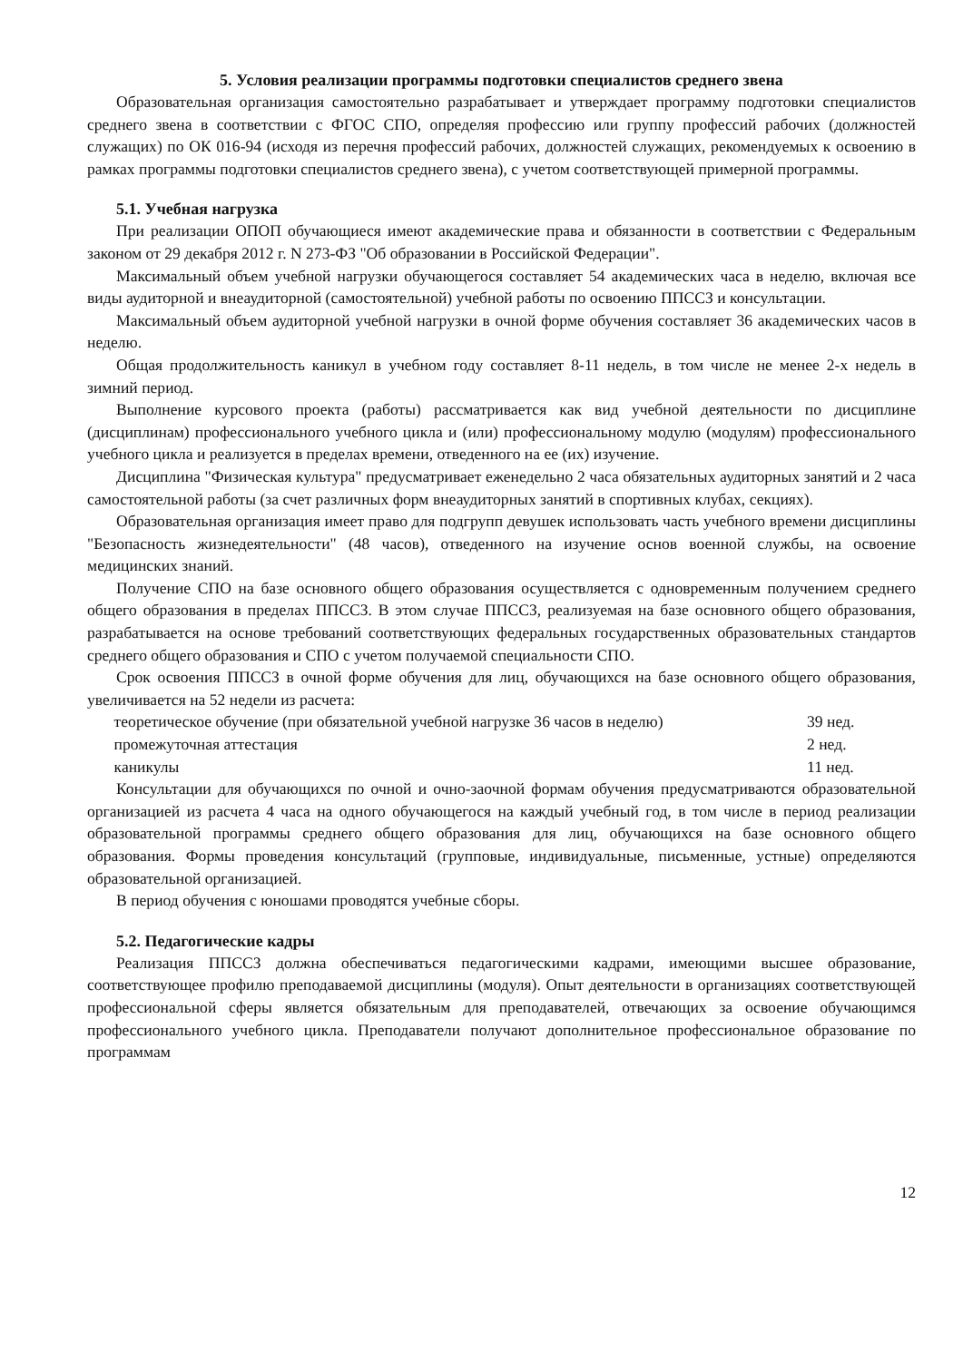5. Условия реализации программы подготовки специалистов среднего звена
Образовательная организация самостоятельно разрабатывает и утверждает программу подготовки специалистов среднего звена в соответствии с ФГОС СПО, определяя профессию или группу профессий рабочих (должностей служащих) по ОК 016-94 (исходя из перечня профессий рабочих, должностей служащих, рекомендуемых к освоению в рамках программы подготовки специалистов среднего звена), с учетом соответствующей примерной программы.
5.1. Учебная нагрузка
При реализации ОПОП обучающиеся имеют академические права и обязанности в соответствии с Федеральным законом от 29 декабря 2012 г. N 273-ФЗ "Об образовании в Российской Федерации".
Максимальный объем учебной нагрузки обучающегося составляет 54 академических часа в неделю, включая все виды аудиторной и внеаудиторной (самостоятельной) учебной работы по освоению ППССЗ и консультации.
Максимальный объем аудиторной учебной нагрузки в очной форме обучения составляет 36 академических часов в неделю.
Общая продолжительность каникул в учебном году составляет 8-11 недель, в том числе не менее 2-х недель в зимний период.
Выполнение курсового проекта (работы) рассматривается как вид учебной деятельности по дисциплине (дисциплинам) профессионального учебного цикла и (или) профессиональному модулю (модулям) профессионального учебного цикла и реализуется в пределах времени, отведенного на ее (их) изучение.
Дисциплина "Физическая культура" предусматривает еженедельно 2 часа обязательных аудиторных занятий и 2 часа самостоятельной работы (за счет различных форм внеаудиторных занятий в спортивных клубах, секциях).
Образовательная организация имеет право для подгрупп девушек использовать часть учебного времени дисциплины "Безопасность жизнедеятельности" (48 часов), отведенного на изучение основ военной службы, на освоение медицинских знаний.
Получение СПО на базе основного общего образования осуществляется с одновременным получением среднего общего образования в пределах ППССЗ. В этом случае ППССЗ, реализуемая на базе основного общего образования, разрабатывается на основе требований соответствующих федеральных государственных образовательных стандартов среднего общего образования и СПО с учетом получаемой специальности СПО.
Срок освоения ППССЗ в очной форме обучения для лиц, обучающихся на базе основного общего образования, увеличивается на 52 недели из расчета:
теоретическое обучение (при обязательной учебной нагрузке 36 часов в неделю)
39 нед.
промежуточная аттестация 2 нед.
каникулы 11 нед.
Консультации для обучающихся по очной и очно-заочной формам обучения предусматриваются образовательной организацией из расчета 4 часа на одного обучающегося на каждый учебный год, в том числе в период реализации образовательной программы среднего общего образования для лиц, обучающихся на базе основного общего образования. Формы проведения консультаций (групповые, индивидуальные, письменные, устные) определяются образовательной организацией.
В период обучения с юношами проводятся учебные сборы.
5.2. Педагогические кадры
Реализация ППССЗ должна обеспечиваться педагогическими кадрами, имеющими высшее образование, соответствующее профилю преподаваемой дисциплины (модуля). Опыт деятельности в организациях соответствующей профессиональной сферы является обязательным для преподавателей, отвечающих за освоение обучающимся профессионального учебного цикла. Преподаватели получают дополнительное профессиональное образование по программам
12